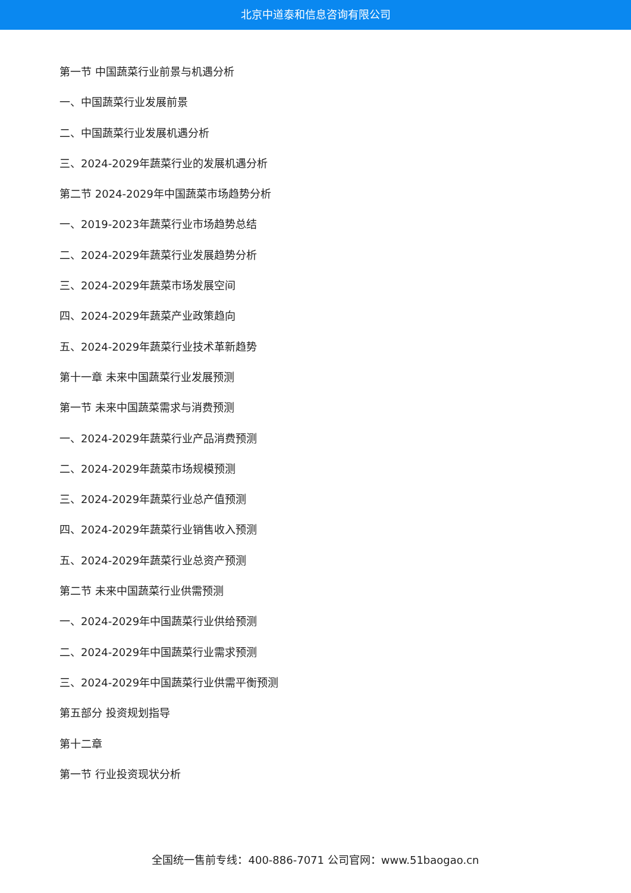北京中道泰和信息咨询有限公司
第一节 中国蔬菜行业前景与机遇分析
一、中国蔬菜行业发展前景
二、中国蔬菜行业发展机遇分析
三、2024-2029年蔬菜行业的发展机遇分析
第二节 2024-2029年中国蔬菜市场趋势分析
一、2019-2023年蔬菜行业市场趋势总结
二、2024-2029年蔬菜行业发展趋势分析
三、2024-2029年蔬菜市场发展空间
四、2024-2029年蔬菜产业政策趋向
五、2024-2029年蔬菜行业技术革新趋势
第十一章 未来中国蔬菜行业发展预测
第一节 未来中国蔬菜需求与消费预测
一、2024-2029年蔬菜行业产品消费预测
二、2024-2029年蔬菜市场规模预测
三、2024-2029年蔬菜行业总产值预测
四、2024-2029年蔬菜行业销售收入预测
五、2024-2029年蔬菜行业总资产预测
第二节 未来中国蔬菜行业供需预测
一、2024-2029年中国蔬菜行业供给预测
二、2024-2029年中国蔬菜行业需求预测
三、2024-2029年中国蔬菜行业供需平衡预测
第五部分 投资规划指导
第十二章
第一节 行业投资现状分析
全国统一售前专线：400-886-7071 公司官网：www.51baogao.cn